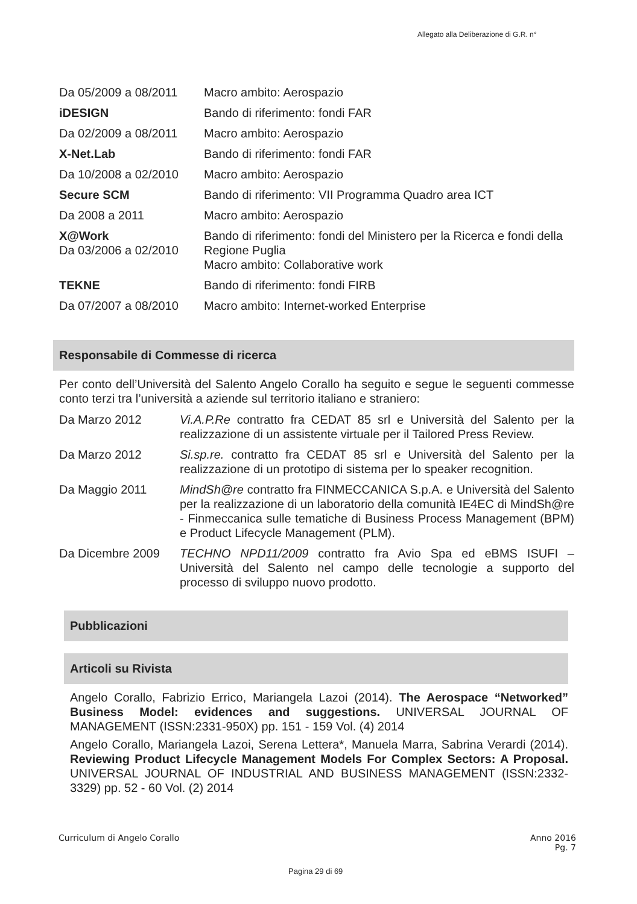Allegato alla Deliberazione di G.R. n°
| Da 05/2009 a 08/2011 | Macro ambito: Aerospazio |
| iDESIGN | Bando di riferimento: fondi FAR |
| Da 02/2009 a 08/2011 | Macro ambito: Aerospazio |
| X-Net.Lab | Bando di riferimento: fondi FAR |
| Da 10/2008 a 02/2010 | Macro ambito: Aerospazio |
| Secure SCM | Bando di riferimento: VII Programma Quadro area ICT |
| Da 2008 a 2011 | Macro ambito: Aerospazio |
| X@Work Da 03/2006 a 02/2010 | Bando di riferimento: fondi del Ministero per la Ricerca e fondi della Regione Puglia Macro ambito: Collaborative work |
| TEKNE | Bando di riferimento: fondi FIRB |
| Da 07/2007 a 08/2010 | Macro ambito: Internet-worked Enterprise |
Responsabile di Commesse di ricerca
Per conto dell’Università del Salento Angelo Corallo ha seguito e segue le seguenti commesse conto terzi tra l’università a aziende sul territorio italiano e straniero:
| Da Marzo 2012 | Vi.A.P.Re contratto fra CEDAT 85 srl e Università del Salento per la realizzazione di un assistente virtuale per il Tailored Press Review. |
| Da Marzo 2012 | Si.sp.re. contratto fra CEDAT 85 srl e Università del Salento per la realizzazione di un prototipo di sistema per lo speaker recognition. |
| Da Maggio 2011 | MindSh@re contratto fra FINMECCANICA S.p.A. e Università del Salento per la realizzazione di un laboratorio della comunità IE4EC di MindSh@re - Finmeccanica sulle tematiche di Business Process Management (BPM) e Product Lifecycle Management (PLM). |
| Da Dicembre 2009 | TECHNO NPD11/2009 contratto fra Avio Spa ed eBMS ISUFI – Università del Salento nel campo delle tecnologie a supporto del processo di sviluppo nuovo prodotto. |
Pubblicazioni
Articoli su Rivista
Angelo Corallo, Fabrizio Errico, Mariangela Lazoi (2014). The Aerospace “Networked” Business Model: evidences and suggestions. UNIVERSAL JOURNAL OF MANAGEMENT (ISSN:2331-950X) pp. 151 - 159 Vol. (4) 2014
Angelo Corallo, Mariangela Lazoi, Serena Lettera*, Manuela Marra, Sabrina Verardi (2014). Reviewing Product Lifecycle Management Models For Complex Sectors: A Proposal. UNIVERSAL JOURNAL OF INDUSTRIAL AND BUSINESS MANAGEMENT (ISSN:2332-3329) pp. 52 - 60 Vol. (2) 2014
Curriculum di Angelo Corallo Anno 2016
Pg. 7
Pagina 29 di 69